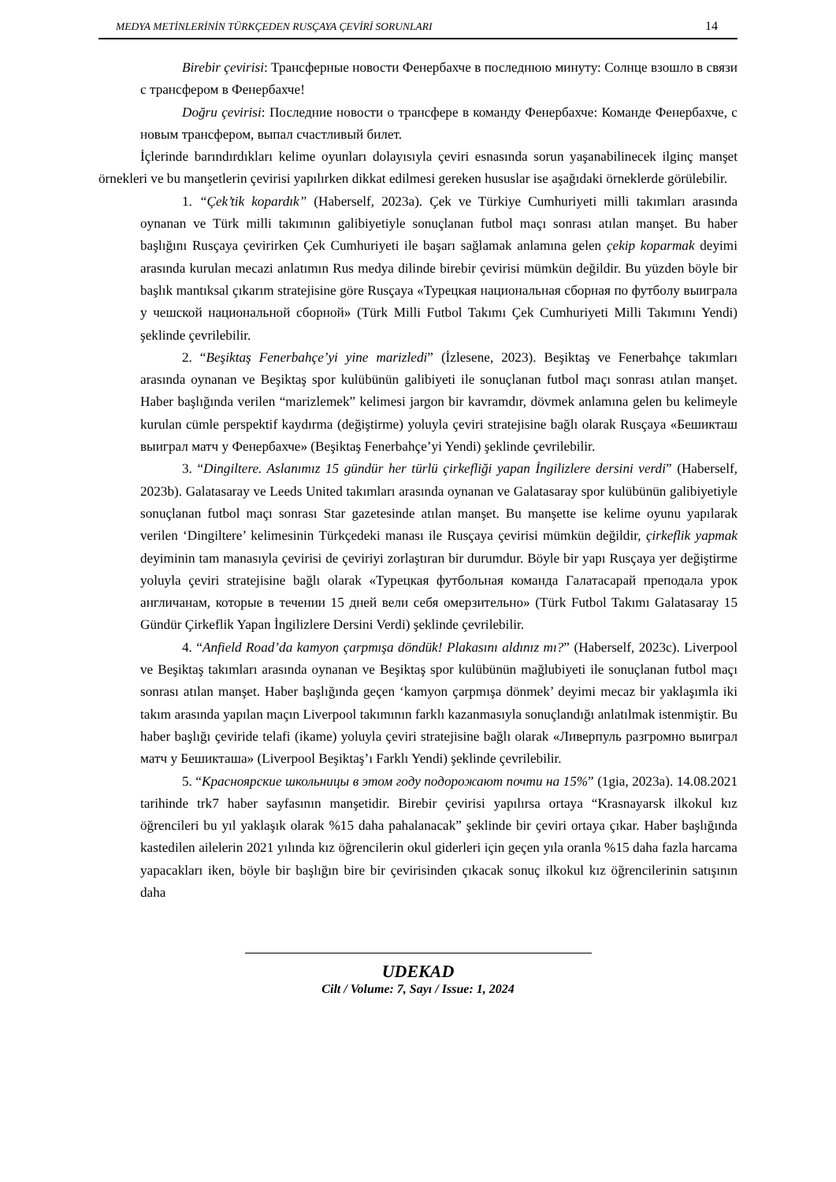MEDYA METİNLERİNİN TÜRKÇEDEN RUSÇAYA ÇEVİRİ SORUNLARI 14
Birebir çevirisi: Трансферные новости Фенербахче в последнюю минуту: Солнце взошло в связи с трансфером в Фенербахче!
Doğru çevirisi: Последние новости о трансфере в команду Фенербахче: Команде Фенербахче, с новым трансфером, выпал счастливый билет.
İçlerinde barındırdıkları kelime oyunları dolayısıyla çeviri esnasında sorun yaşanabilinecek ilginç manşet örnekleri ve bu manşetlerin çevirisi yapılırken dikkat edilmesi gereken hususlar ise aşağıdaki örneklerde görülebilir.
1. “Çek’tik kopardık” (Haberself, 2023a). Çek ve Türkiye Cumhuriyeti milli takımları arasında oynanan ve Türk milli takımının galibiyetiyle sonuçlanan futbol maçı sonrası atılan manşet. Bu haber başlığını Rusçaya çevirirken Çek Cumhuriyeti ile başarı sağlamak anlamına gelen çekip koparmak deyimi arasında kurulan mecazi anlatımın Rus medya dilinde birebir çevirisi mümkün değildir. Bu yüzden böyle bir başlık mantıksal çıkarım stratejisine göre Rusçaya «Турецкая национальная сборная по футболу выиграла у чешской национальной сборной» (Türk Milli Futbol Takımı Çek Cumhuriyeti Milli Takımını Yendi) şeklinde çevrilebilir.
2. “Beşiktaş Fenerbahçe’yi yine marizledi” (İzlesene, 2023). Beşiktaş ve Fenerbahçe takımları arasında oynanan ve Beşiktaş spor kulübünün galibiyeti ile sonuçlanan futbol maçı sonrası atılan manşet. Haber başlığında verilen “marizlemek” kelimesi jargon bir kavramdır, dövmek anlamına gelen bu kelimeyle kurulan cümle perspektif kaydırma (değiştirme) yoluyla çeviri stratejisine bağlı olarak Rusçaya «Бешикташ выиграл матч у Фенербахче» (Beşiktaş Fenerbahçe’yi Yendi) şeklinde çevrilebilir.
3. “Dingiltere. Aslanımız 15 gündür her türlü çirkefliği yapan İngilizlere dersini verdi” (Haberself, 2023b). Galatasaray ve Leeds United takımları arasında oynanan ve Galatasaray spor kulübünün galibiyetiyle sonuçlanan futbol maçı sonrası Star gazetesinde atılan manşet. Bu manşette ise kelime oyunu yapılarak verilen ‘Dingiltere’ kelimesinin Türkçedeki manası ile Rusçaya çevirisi mümkün değildir, çirkeflik yapmak deyiminin tam manasıyla çevirisi de çeviriyi zorlaştıran bir durumdur. Böyle bir yapı Rusçaya yer değiştirme yoluyla çeviri stratejisine bağlı olarak «Турецкая футбольная команда Галатасарай преподала урок англичанам, которые в течении 15 дней вели себя омерзительно» (Türk Futbol Takımı Galatasaray 15 Gündür Çirkeflik Yapan İngilizlere Dersini Verdi) şeklinde çevrilebilir.
4. “Anfield Road’da kamyon çarpmışa döndük! Plakasını aldınız mı?” (Haberself, 2023c). Liverpool ve Beşiktaş takımları arasında oynanan ve Beşiktaş spor kulübünün mağlubiyeti ile sonuçlanan futbol maçı sonrası atılan manşet. Haber başlığında geçen ‘kamyon çarpmışa dönmek’ deyimi mecaz bir yaklaşımla iki takım arasında yapılan maçın Liverpool takımının farklı kazanmasıyla sonuçlandığı anlatılmak istenmiştir. Bu haber başlığı çeviride telafi (ikame) yoluyla çeviri stratejisine bağlı olarak «Ливерпуль разгромно выиграл матч у Бешикташа» (Liverpool Beşiktaş’ı Farklı Yendi) şeklinde çevrilebilir.
5. “Красноярские школьницы в этом году подорожают почти на 15%” (1gia, 2023a). 14.08.2021 tarihinde trk7 haber sayfasının manşetidir. Birebir çevirisi yapılırsa ortaya “Krasnayarsk ilkokul kız öğrencileri bu yıl yaklaşık olarak %15 daha pahalanacak” şeklinde bir çeviri ortaya çıkar. Haber başlığında kastedilen ailelerin 2021 yılında kız öğrencilerin okul giderleri için geçen yıla oranla %15 daha fazla harcama yapacakları iken, böyle bir başlığın bire bir çevirisinden çıkacak sonuç ilkokul kız öğrencilerinin satışının daha
UDEKAD
Cilt / Volume: 7, Sayı / Issue: 1, 2024